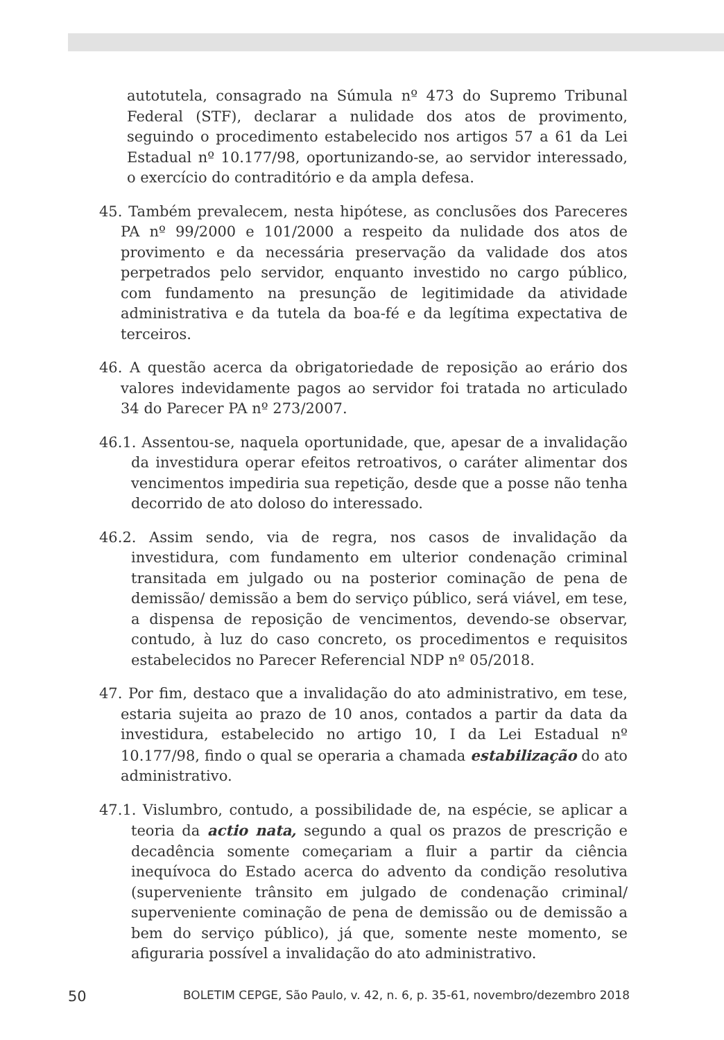autotutela, consagrado na Súmula nº 473 do Supremo Tribunal Federal (STF), declarar a nulidade dos atos de provimento, seguindo o procedimento estabelecido nos artigos 57 a 61 da Lei Estadual nº 10.177/98, oportunizando-se, ao servidor interessado, o exercício do contraditório e da ampla defesa.
45. Também prevalecem, nesta hipótese, as conclusões dos Pareceres PA nº 99/2000 e 101/2000 a respeito da nulidade dos atos de provimento e da necessária preservação da validade dos atos perpetrados pelo servidor, enquanto investido no cargo público, com fundamento na presunção de legitimidade da atividade administrativa e da tutela da boa-fé e da legítima expectativa de terceiros.
46. A questão acerca da obrigatoriedade de reposição ao erário dos valores indevidamente pagos ao servidor foi tratada no articulado 34 do Parecer PA nº 273/2007.
46.1. Assentou-se, naquela oportunidade, que, apesar de a invalidação da investidura operar efeitos retroativos, o caráter alimentar dos vencimentos impediria sua repetição, desde que a posse não tenha decorrido de ato doloso do interessado.
46.2. Assim sendo, via de regra, nos casos de invalidação da investidura, com fundamento em ulterior condenação criminal transitada em julgado ou na posterior cominação de pena de demissão/ demissão a bem do serviço público, será viável, em tese, a dispensa de reposição de vencimentos, devendo-se observar, contudo, à luz do caso concreto, os procedimentos e requisitos estabelecidos no Parecer Referencial NDP nº 05/2018.
47. Por fim, destaco que a invalidação do ato administrativo, em tese, estaria sujeita ao prazo de 10 anos, contados a partir da data da investidura, estabelecido no artigo 10, I da Lei Estadual nº 10.177/98, findo o qual se operaria a chamada estabilização do ato administrativo.
47.1. Vislumbro, contudo, a possibilidade de, na espécie, se aplicar a teoria da actio nata, segundo a qual os prazos de prescrição e decadência somente começariam a fluir a partir da ciência inequívoca do Estado acerca do advento da condição resolutiva (superveniente trânsito em julgado de condenação criminal/ superveniente cominação de pena de demissão ou de demissão a bem do serviço público), já que, somente neste momento, se afiguraria possível a invalidação do ato administrativo.
50 BOLETIM CEPGE, São Paulo, v. 42, n. 6, p. 35-61, novembro/dezembro 2018